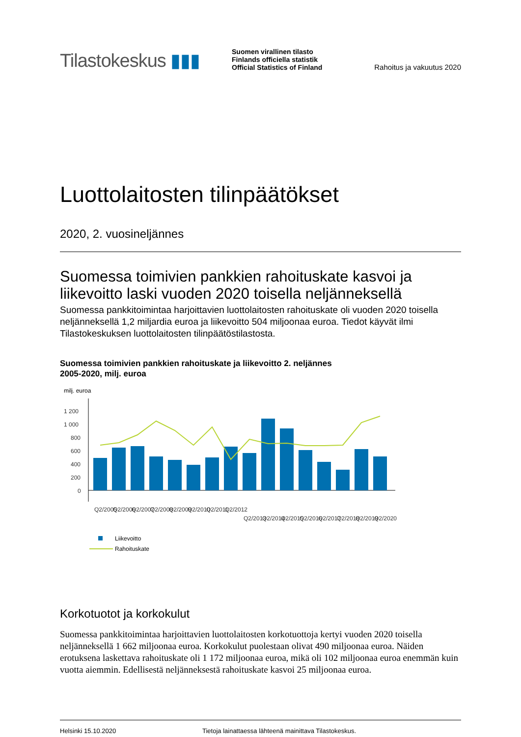Tilastokeskus ▮▮▮
Suomen virallinen tilasto
Finlands officiella statistik
Official Statistics of Finland
Rahoitus ja vakuutus 2020
Luottolaitosten tilinpäätökset
2020, 2. vuosineljännes
Suomessa toimivien pankkien rahoituskate kasvoi ja liikevoitto laski vuoden 2020 toisella neljänneksellä
Suomessa pankkitoimintaa harjoittavien luottolaitosten rahoituskate oli vuoden 2020 toisella neljänneksellä 1,2 miljardia euroa ja liikevoitto 504 miljoonaa euroa. Tiedot käyvät ilmi Tilastokeskuksen luottolaitosten tilinpäätöstilastosta.
Suomessa toimivien pankkien rahoituskate ja liikevoitto 2. neljännes 2005-2020, milj. euroa
milj. euroa
1 200
1 000
800
600
400
200
0
Q2/2005
Q2/2006
Q2/2007
Q2/2008
Q2/2009
Q2/2010
Q2/2011
Q2/2012
Q2/2013
Q2/2014
Q2/2015
Q2/2016
Q2/2017
Q2/2018
Q2/2019
Q2/2020
Liikevoitto
Rahoituskate
Korkotuotot ja korkokulut
Suomessa pankkitoimintaa harjoittavien luottolaitosten korkotuottoja kertyi vuoden 2020 toisella neljänneksellä 1 662 miljoonaa euroa. Korkokulut puolestaan olivat 490 miljoonaa euroa. Näiden erotuksena laskettava rahoituskate oli 1 172 miljoonaa euroa, mikä oli 102 miljoonaa euroa enemmän kuin vuotta aiemmin. Edellisestä neljänneksestä rahoituskate kasvoi 25 miljoonaa euroa.
Helsinki 15.10.2020 Tietoja lainattaessa lähteenä mainittava Tilastokeskus.